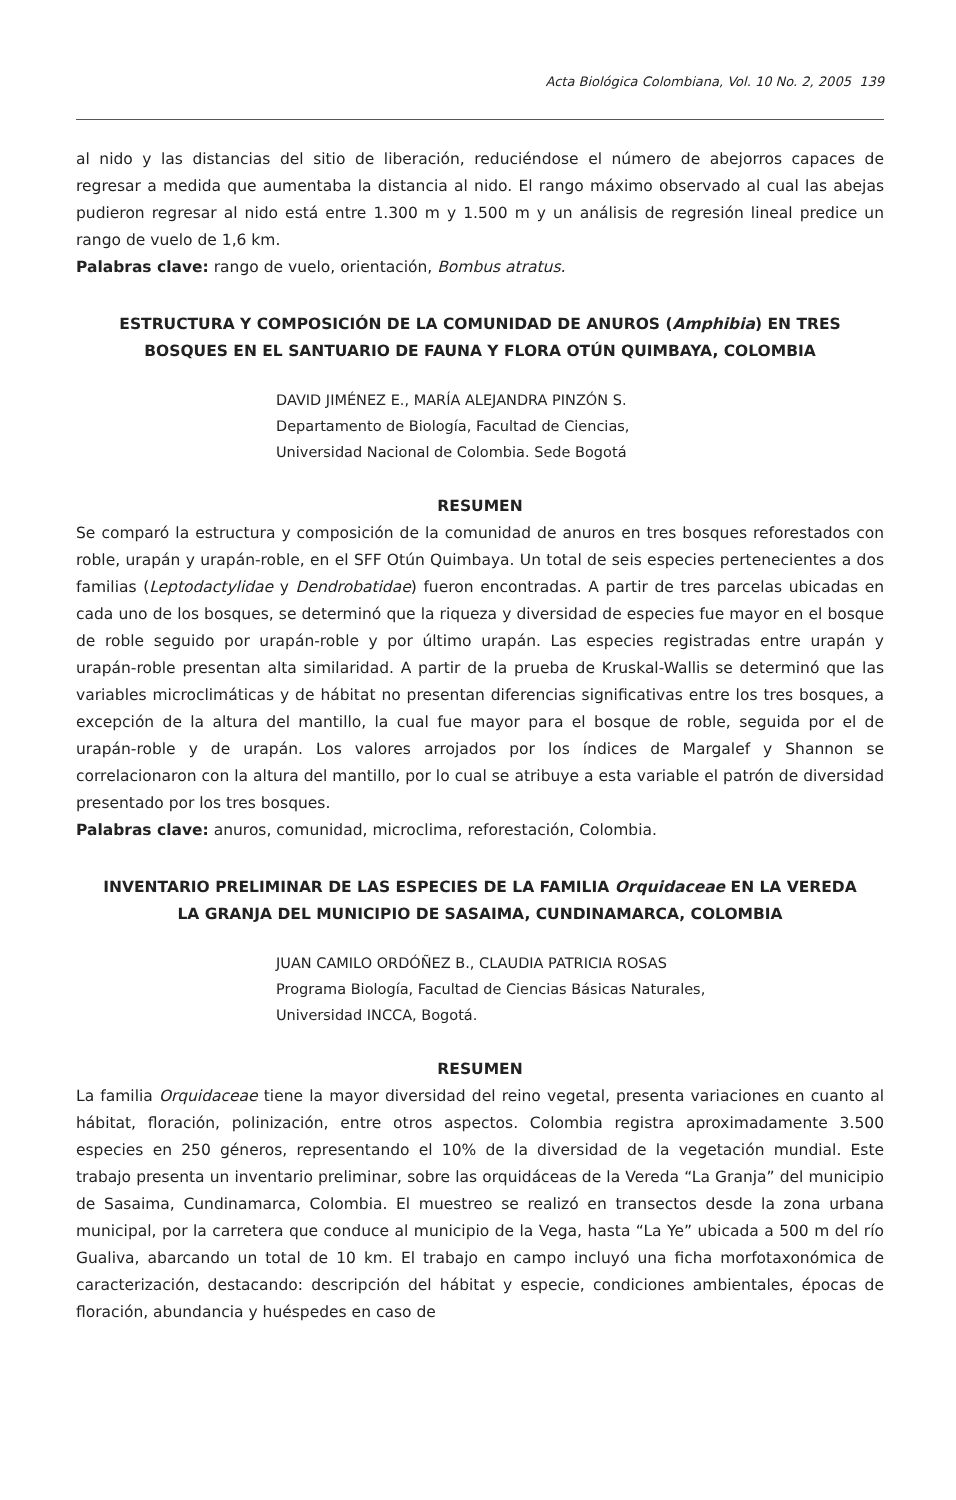Acta Biológica Colombiana, Vol. 10 No. 2, 2005 139
al nido y las distancias del sitio de liberación, reduciéndose el número de abejorros capaces de regresar a medida que aumentaba la distancia al nido. El rango máximo observado al cual las abejas pudieron regresar al nido está entre 1.300 m y 1.500 m y un análisis de regresión lineal predice un rango de vuelo de 1,6 km.
Palabras clave: rango de vuelo, orientación, Bombus atratus.
ESTRUCTURA Y COMPOSICIÓN DE LA COMUNIDAD DE ANUROS (Amphibia) EN TRES BOSQUES EN EL SANTUARIO DE FAUNA Y FLORA OTÚN QUIMBAYA, COLOMBIA
DAVID JIMÉNEZ E., MARÍA ALEJANDRA PINZÓN S.
Departamento de Biología, Facultad de Ciencias,
Universidad Nacional de Colombia. Sede Bogotá
RESUMEN
Se comparó la estructura y composición de la comunidad de anuros en tres bosques reforestados con roble, urapán y urapán-roble, en el SFF Otún Quimbaya. Un total de seis especies pertenecientes a dos familias (Leptodactylidae y Dendrobatidae) fueron encontradas. A partir de tres parcelas ubicadas en cada uno de los bosques, se determinó que la riqueza y diversidad de especies fue mayor en el bosque de roble seguido por urapán-roble y por último urapán. Las especies registradas entre urapán y urapán-roble presentan alta similaridad. A partir de la prueba de Kruskal-Wallis se determinó que las variables microclimáticas y de hábitat no presentan diferencias significativas entre los tres bosques, a excepción de la altura del mantillo, la cual fue mayor para el bosque de roble, seguida por el de urapán-roble y de urapán. Los valores arrojados por los índices de Margalef y Shannon se correlacionaron con la altura del mantillo, por lo cual se atribuye a esta variable el patrón de diversidad presentado por los tres bosques.
Palabras clave: anuros, comunidad, microclima, reforestación, Colombia.
INVENTARIO PRELIMINAR DE LAS ESPECIES DE LA FAMILIA Orquidaceae EN LA VEREDA LA GRANJA DEL MUNICIPIO DE SASAIMA, CUNDINAMARCA, COLOMBIA
JUAN CAMILO ORDÓÑEZ B., CLAUDIA PATRICIA ROSAS
Programa Biología, Facultad de Ciencias Básicas Naturales,
Universidad INCCA, Bogotá.
RESUMEN
La familia Orquidaceae tiene la mayor diversidad del reino vegetal, presenta variaciones en cuanto al hábitat, floración, polinización, entre otros aspectos. Colombia registra aproximadamente 3.500 especies en 250 géneros, representando el 10% de la diversidad de la vegetación mundial. Este trabajo presenta un inventario preliminar, sobre las orquidáceas de la Vereda “La Granja” del municipio de Sasaima, Cundinamarca, Colombia. El muestreo se realizó en transectos desde la zona urbana municipal, por la carretera que conduce al municipio de la Vega, hasta “La Ye” ubicada a 500 m del río Gualiva, abarcando un total de 10 km. El trabajo en campo incluyó una ficha morfotaxonómica de caracterización, destacando: descripción del hábitat y especie, condiciones ambientales, épocas de floración, abundancia y huéspedes en caso de